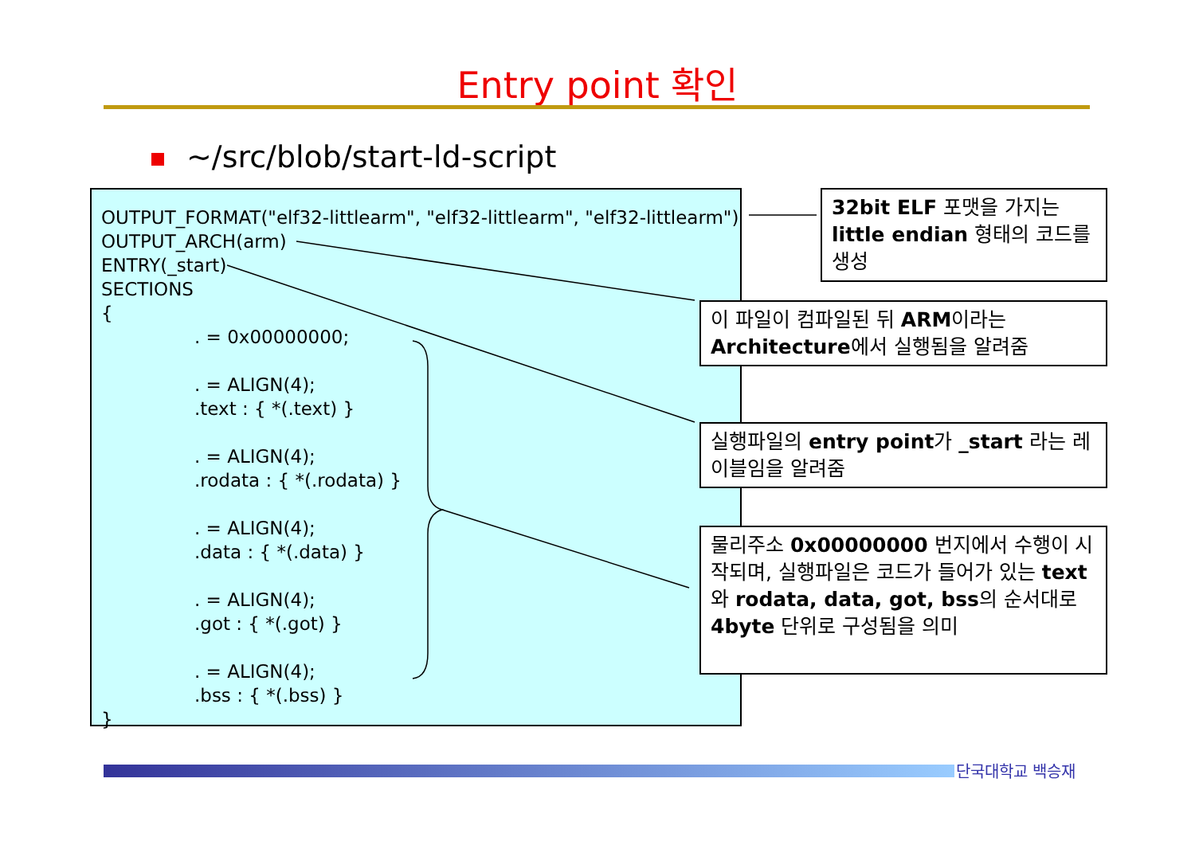Entry point 확인
~/src/blob/start-ld-script
OUTPUT_FORMAT("elf32-littlearm", "elf32-littlearm", "elf32-littlearm")
OUTPUT_ARCH(arm)
ENTRY(_start)
SECTIONS
{
. = 0x00000000;
. = ALIGN(4);
.text : { *(.text) }
. = ALIGN(4);
.rodata : { *(.rodata) }
. = ALIGN(4);
.data : { *(.data) }
. = ALIGN(4);
.got : { *(.got) }
. = ALIGN(4);
.bss : { *(.bss) }
}
32bit ELF 포맷을 가지는 little endian 형태의 코드를 생성
이 파일이 컴파일된 뒤 ARM이라는 Architecture에서 실행됨을 알려줌
실행파일의 entry point가 _start 라는 레이블임을 알려줌
물리주소 0x00000000 번지에서 수행이 시작되며, 실행파일은 코드가 들어가 있는 text와 rodata, data, got, bss의 순서대로 4byte 단위로 구성됨을 의미
단국대학교 백승재